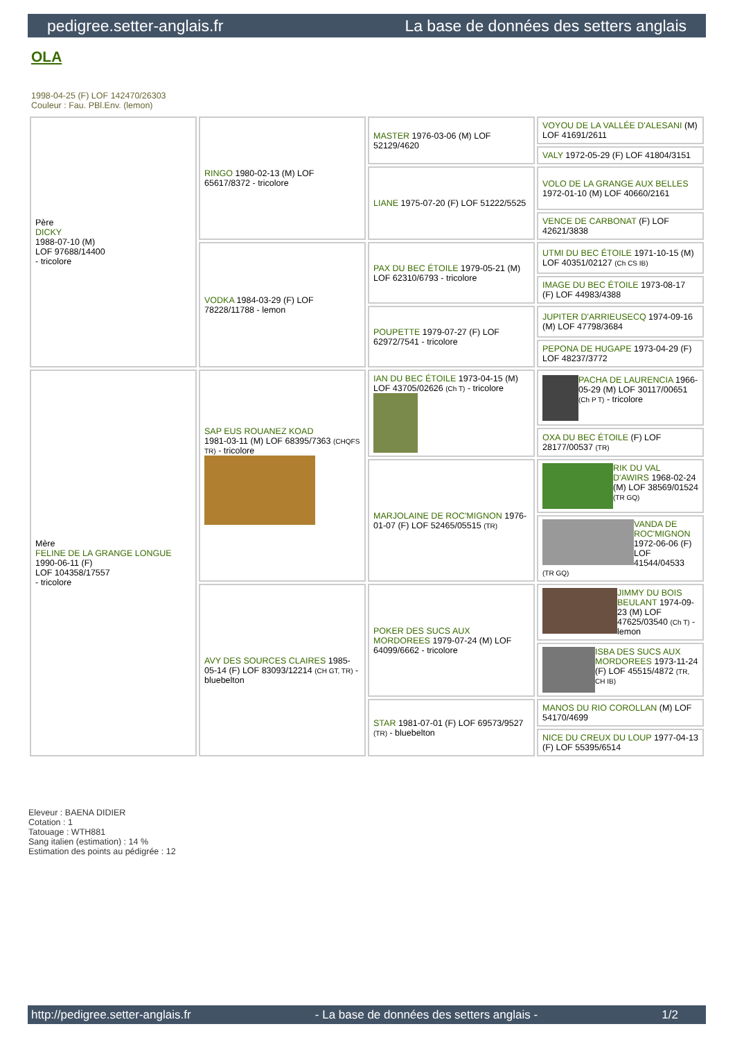pedigree.setter-anglais.fr La base de données des setters anglais
OLA
1998-04-25 (F) LOF 142470/26303
Couleur : Fau. PBl.Env. (lemon)
| Père DICKY 1988-07-10 (M) LOF 97688/14400 - tricolore | RINGO 1980-02-13 (M) LOF 65617/8372 - tricolore | MASTER 1976-03-06 (M) LOF 52129/4620 | VOYOU DE LA VALLÉE D'ALESANI (M) LOF 41691/2611 |
| | | | VALY 1972-05-29 (F) LOF 41804/3151 |
| | | LIANE 1975-07-20 (F) LOF 51222/5525 | VOLO DE LA GRANGE AUX BELLES 1972-01-10 (M) LOF 40660/2161 |
| | | | VENCE DE CARBONAT (F) LOF 42621/3838 |
| | VODKA 1984-03-29 (F) LOF 78228/11788 - lemon | PAX DU BEC ÉTOILE 1979-05-21 (M) LOF 62310/6793 - tricolore | UTMI DU BEC ÉTOILE 1971-10-15 (M) LOF 40351/02127 (Ch CS IB) |
| | | | IMAGE DU BEC ÉTOILE 1973-08-17 (F) LOF 44983/4388 |
| | | POUPETTE 1979-07-27 (F) LOF 62972/7541 - tricolore | JUPITER D'ARRIEUSECQ 1974-09-16 (M) LOF 47798/3684 |
| | | | PEPONA DE HUGAPE 1973-04-29 (F) LOF 48237/3772 |
| Mère FELINE DE LA GRANGE LONGUE 1990-06-11 (F) LOF 104358/17557 - tricolore | SAP EUS ROUANEZ KOAD 1981-03-11 (M) LOF 68395/7363 (CHQFS TR) - tricolore | IAN DU BEC ÉTOILE 1973-04-15 (M) LOF 43705/02626 (Ch T) - tricolore | PACHA DE LAURENCIA 1966-05-29 (M) LOF 30117/00651 (Ch P T) - tricolore |
| | | | OXA DU BEC ÉTOILE (F) LOF 28177/00537 (TR) |
| | | MARJOLAINE DE ROC'MIGNON 1976-01-07 (F) LOF 52465/05515 (TR) | RIK DU VAL D'AWIRS 1968-02-24 (M) LOF 38569/01524 (TR GQ) |
| | | | VANDA DE ROC'MIGNON 1972-06-06 (F) LOF 41544/04533 (TR GQ) |
| | AVY DES SOURCES CLAIRES 1985-05-14 (F) LOF 83093/12214 (CH GT, TR) - bluebelton | POKER DES SUCS AUX MORDOREES 1979-07-24 (M) LOF 64099/6662 - tricolore | JIMMY DU BOIS BEULANT 1974-09-23 (M) LOF 47625/03540 (Ch T) - lemon |
| | | | ISBA DES SUCS AUX MORDOREES 1973-11-24 (F) LOF 45515/4872 (TR, CH IB) |
| | | STAR 1981-07-01 (F) LOF 69573/9527 (TR) - bluebelton | MANOS DU RIO COROLLAN (M) LOF 54170/4699 |
| | | | NICE DU CREUX DU LOUP 1977-04-13 (F) LOF 55395/6514 |
Eleveur : BAENA DIDIER
Cotation : 1
Tatouage : WTH881
Sang italien (estimation) : 14 %
Estimation des points au pédigrée : 12
http://pedigree.setter-anglais.fr - La base de données des setters anglais - 1/2